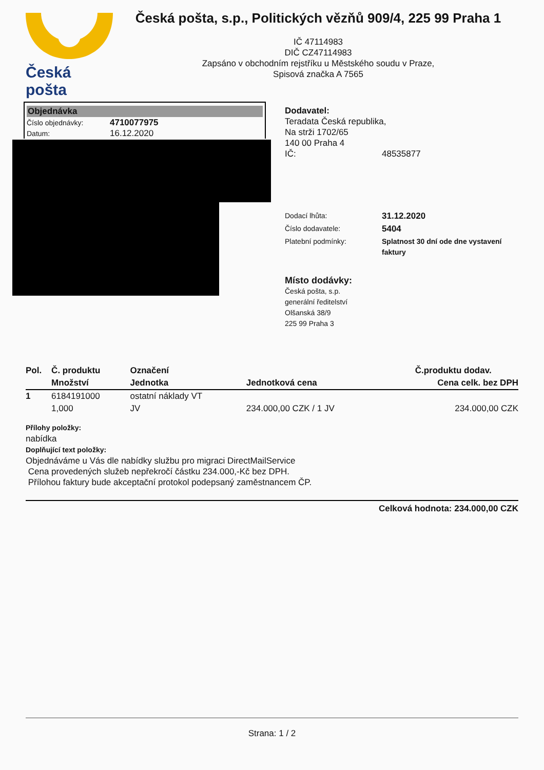Česká pošta
Česká pošta, s.p., Politických vězňů 909/4, 225 99 Praha 1
IČ 47114983
DIČ CZ47114983
Zapsáno v obchodním rejstříku u Městského soudu v Praze,
Spisová značka A 7565
Objednávka
Číslo objednávky: 4710077975
Datum: 16.12.2020
Dodavatel:
Teradata Česká republika,
Na strži 1702/65
140 00 Praha 4
IČ: 48535877
Dodací lhůta: 31.12.2020
Číslo dodavatele: 5404
Platební podmínky: Splatnost 30 dní ode dne vystavení faktury
Místo dodávky:
Česká pošta, s.p.
generální ředitelství
Olšanská 38/9
225 99 Praha 3
| Pol. | Č. produktu | Označení | | Č.produktu dodav. |
| --- | --- | --- | --- | --- |
| | Množství | Jednotka | Jednotková cena | Cena celk. bez DPH |
| 1 | 6184191000 | ostatní náklady VT | | |
| | 1,000 | JV | 234.000,00 CZK / 1 JV | 234.000,00 CZK |
Přílohy položky:
nabídka
Doplňující text položky:
Objednáváme u Vás dle nabídky službu pro migraci DirectMailService
Cena provedených služeb nepřekročí částku 234.000,-Kč bez DPH.
Přílohou faktury bude akceptační protokol podepsaný zaměstnancem ČP.
Celková hodnota: 234.000,00 CZK
Strana: 1 / 2